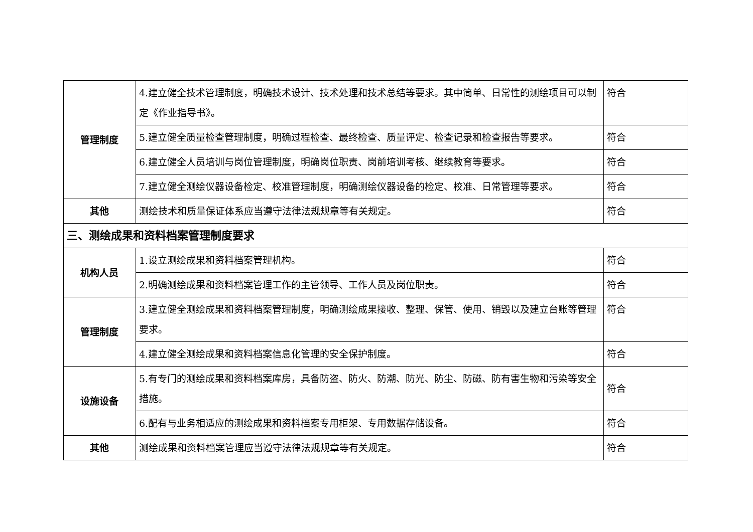| 管理制度 | 4.建立健全技术管理制度，明确技术设计、技术处理和技术总结等要求。其中简单、日常性的测绘项目可以制定《作业指导书》。 | 符合 |
| | 5.建立健全质量检查管理制度，明确过程检查、最终检查、质量评定、检查记录和检查报告等要求。 | 符合 |
| | 6.建立健全人员培训与岗位管理制度，明确岗位职责、岗前培训考核、继续教育等要求。 | 符合 |
| | 7.建立健全测绘仪器设备检定、校准管理制度，明确测绘仪器设备的检定、校准、日常管理等要求。 | 符合 |
| 其他 | 测绘技术和质量保证体系应当遵守法律法规规章等有关规定。 | 符合 |
| 三、测绘成果和资料档案管理制度要求 | | |
| 机构人员 | 1.设立测绘成果和资料档案管理机构。 | 符合 |
| | 2.明确测绘成果和资料档案管理工作的主管领导、工作人员及岗位职责。 | 符合 |
| 管理制度 | 3.建立健全测绘成果和资料档案管理制度，明确测绘成果接收、整理、保管、使用、销毁以及建立台账等管理要求。 | 符合 |
| | 4.建立健全测绘成果和资料档案信息化管理的安全保护制度。 | 符合 |
| 设施设备 | 5.有专门的测绘成果和资料档案库房，具备防盗、防火、防潮、防光、防尘、防磁、防有害生物和污染等安全措施。 | 符合 |
| | 6.配有与业务相适应的测绘成果和资料档案专用柜架、专用数据存储设备。 | 符合 |
| 其他 | 测绘成果和资料档案管理应当遵守法律法规规章等有关规定。 | 符合 |